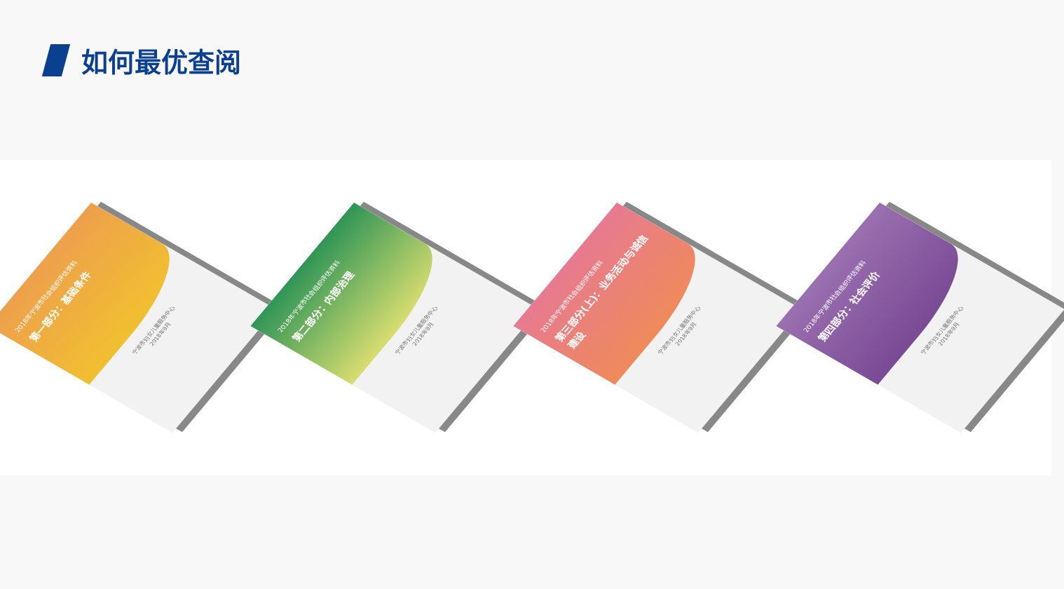如何最优查阅
2018年宁波市社会组织评估资料
第一部分：基础条件
宁波市妇女儿童服务中心
2018年9月
2018年宁波市社会组织评估资料
第二部分：内部治理
宁波市妇女儿童服务中心
2018年9月
2018年宁波市社会组织评估资料
第三部分(上)：业务活动与诚信建设
宁波市妇女儿童服务中心
2018年9月
2018年宁波市社会组织评估资料
第四部分：社会评价
宁波市妇女儿童服务中心
2018年9月